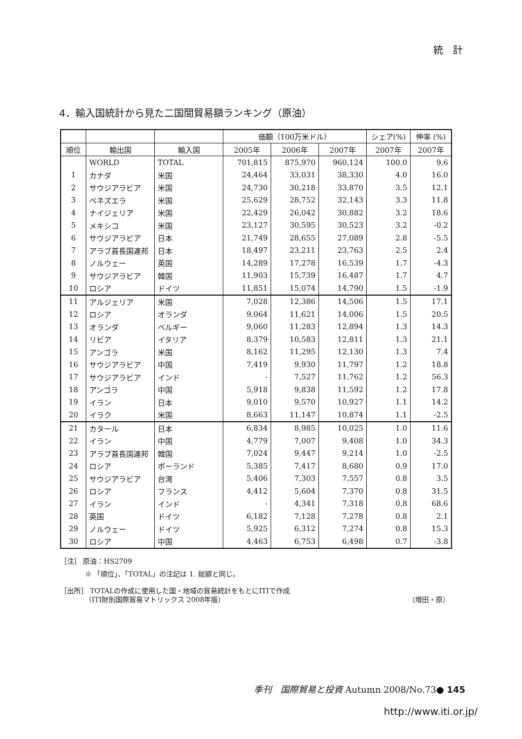統　計
4．輸入国統計から見た二国間貿易額ランキング（原油）
| | | | 価額（100万米ドル） | | | シェア(%) | 伸率 (%) |
| 順位 | 輸出国 | 輸入国 | 2005年 | 2006年 | 2007年 | 2007年 | 2007年 |
| | WORLD | TOTAL | 701,815 | 875,970 | 960,124 | 100.0 | 9.6 |
| 1 | カナダ | 米国 | 24,464 | 33,031 | 38,330 | 4.0 | 16.0 |
| 2 | サウジアラビア | 米国 | 24,730 | 30,218 | 33,870 | 3.5 | 12.1 |
| 3 | ベネズエラ | 米国 | 25,629 | 28,752 | 32,143 | 3.3 | 11.8 |
| 4 | ナイジェリア | 米国 | 22,429 | 26,042 | 30,882 | 3.2 | 18.6 |
| 5 | メキシコ | 米国 | 23,127 | 30,595 | 30,523 | 3.2 | -0.2 |
| 6 | サウジアラビア | 日本 | 21,749 | 28,655 | 27,089 | 2.8 | -5.5 |
| 7 | アラブ首長国連邦 | 日本 | 18,497 | 23,211 | 23,763 | 2.5 | 2.4 |
| 8 | ノルウェー | 英国 | 14,289 | 17,278 | 16,539 | 1.7 | -4.3 |
| 9 | サウジアラビア | 韓国 | 11,903 | 15,739 | 16,487 | 1.7 | 4.7 |
| 10 | ロシア | ドイツ | 11,851 | 15,074 | 14,790 | 1.5 | -1.9 |
| 11 | アルジェリア | 米国 | 7,028 | 12,386 | 14,506 | 1.5 | 17.1 |
| 12 | ロシア | オランダ | 9,064 | 11,621 | 14,006 | 1.5 | 20.5 |
| 13 | オランダ | ベルギー | 9,060 | 11,283 | 12,894 | 1.3 | 14.3 |
| 14 | リビア | イタリア | 8,379 | 10,583 | 12,811 | 1.3 | 21.1 |
| 15 | アンゴラ | 米国 | 8,162 | 11,295 | 12,130 | 1.3 | 7.4 |
| 16 | サウジアラビア | 中国 | 7,419 | 9,930 | 11,797 | 1.2 | 18.8 |
| 17 | サウジアラビア | インド | - | 7,527 | 11,762 | 1.2 | 56.3 |
| 18 | アンゴラ | 中国 | 5,918 | 9,838 | 11,592 | 1.2 | 17.8 |
| 19 | イラン | 日本 | 9,010 | 9,570 | 10,927 | 1.1 | 14.2 |
| 20 | イラク | 米国 | 8,663 | 11,147 | 10,874 | 1.1 | -2.5 |
| 21 | カタール | 日本 | 6,834 | 8,985 | 10,025 | 1.0 | 11.6 |
| 22 | イラン | 中国 | 4,779 | 7,007 | 9,408 | 1.0 | 34.3 |
| 23 | アラブ首長国連邦 | 韓国 | 7,024 | 9,447 | 9,214 | 1.0 | -2.5 |
| 24 | ロシア | ポーランド | 5,385 | 7,417 | 8,680 | 0.9 | 17.0 |
| 25 | サウジアラビア | 台湾 | 5,406 | 7,303 | 7,557 | 0.8 | 3.5 |
| 26 | ロシア | フランス | 4,412 | 5,604 | 7,370 | 0.8 | 31.5 |
| 27 | イラン | インド | - | 4,341 | 7,318 | 0.8 | 68.6 |
| 28 | 英国 | ドイツ | 6,182 | 7,128 | 7,278 | 0.8 | 2.1 |
| 29 | ノルウェー | ドイツ | 5,925 | 6,312 | 7,274 | 0.8 | 15.3 |
| 30 | ロシア | 中国 | 4,463 | 6,753 | 6,498 | 0.7 | -3.8 |
［注］ 原油：HS2709
※ 「順位」、「TOTAL」の注記は 1. 総額と同じ。
［出所］ TOTALの作成に使用した国・地域の貿易統計をもとにITIで作成
（ITI財別国際貿易マトリックス 2008年版） （増田・原）
季刊　国際貿易と投資 Autumn 2008/No.73● 145
http://www.iti.or.jp/